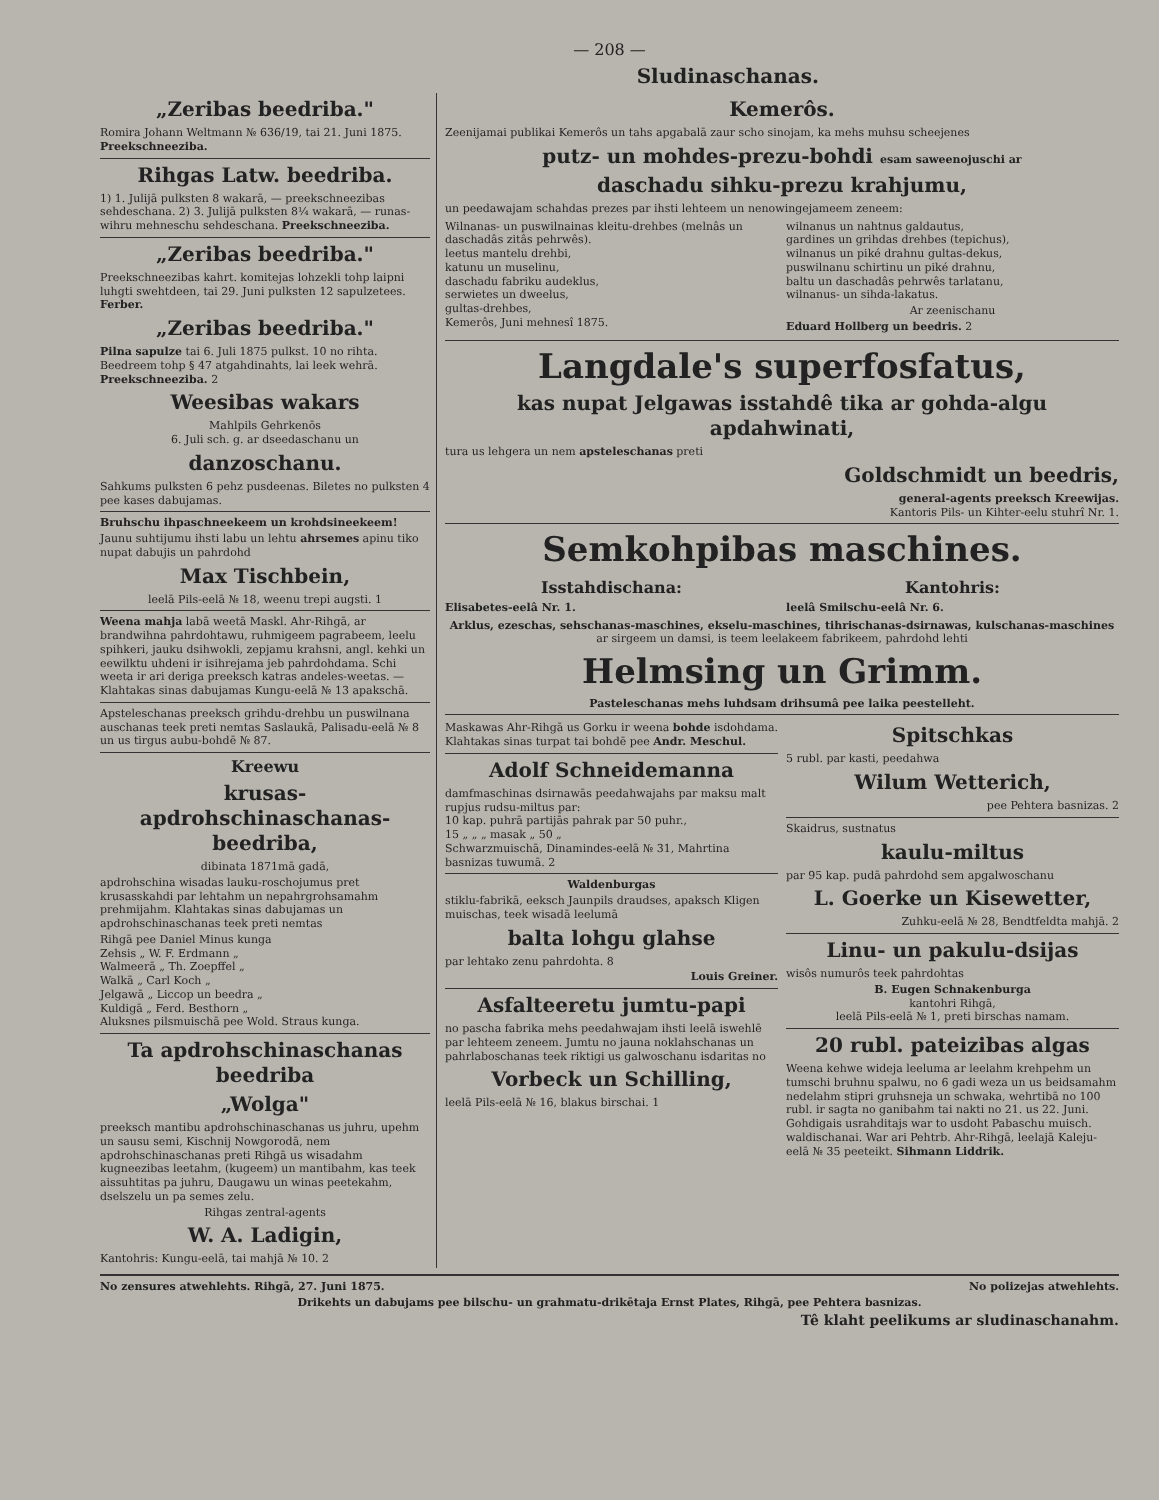— 208 —
Sludinaschanas.
„Zeribas beedriba."
Romira Johann Weltmann № 636/19, tai 21. Juni 1875. Preekschneeziba.
Rihgas Latw. beedriba.
1) 1. Julijā pulksten 8 wakarā, — preekschneezibas sehdeschana. 2) 3. Julijā pulksten 8¼ wakarā, — runas-wihru mehneschu sehdeschana. Preekschneeziba.
„Zeribas beedriba."
Preekschneezibas kahrt. komitejas lohzekli tohp laipni luhgti swehtdeen, tai 29. Juni pulksten 12 sapulzetees. Ferber.
„Zeribas beedriba."
Pilna sapulze tai 6. Juli 1875 pulkst. 10 no rihta. Beedreem tohp § 47 atgahdinahts, lai leek wehrā. Preekschneeziba. 2
Weesibas wakars
Mahlpils Gehrkenōs
6. Juli sch. g. ar dseedaschanu un
danzoschanu.
Sahkums pulksten 6 pehz pusdeenas. Biletes no pulksten 4 pee kases dabujamas.
Bruhschu ihpaschneekeem un krohdsineekeem!
Jaunu suhtijumu ihsti labu un lehtu ahrsemes apinu tiko nupat dabujis un pahrdohd
Max Tischbein,
leelā Pils-eelā № 18, weenu trepi augsti. 1
Weena mahja labā weetā Maskl. Ahr-Rihgā, ar brandwihna pahrdohtawu, ruhmigeem pagrabeem, leelu spihkeri, jauku dsihwokli, zepjamu krahsni, angl. kehki un eewilktu uhdeni ir isihrejama jeb pahrdohdama. Schi weeta ir ari deriga preeksch katras andeles-weetas. — Klahtakas sinas dabujamas Kungu-eelā № 13 apakschā.
Apsteleschanas preeksch grihdu-drehbu un puswilnana auschanas teek preti nemtas Saslaukā, Palisadu-eelā № 8 un us tirgus aubu-bohdē № 87.
Kreewu
krusas-apdrohschinaschanas-beedriba,
dibinata 1871mā gadā,
apdrohschina wisadas lauku-roschojumus pret krusasskahdi par lehtahm un nepahrgrohsamahm prehmijahm. Klahtakas sinas dabujamas un apdrohschinaschanas teek preti nemtas
Rihgā pee Daniel Minus kunga
Zehsis „ W. F. Erdmann „
Walmeerā „ Th. Zoepffel „
Walkā „ Carl Koch „
Jelgawā „ Liccop un beedra „
Kuldigā „ Ferd. Besthorn „
Aluksnes pilsmuischā pee Wold. Straus kunga.
Ta apdrohschinaschanas beedriba
„Wolga"
preeksch mantibu apdrohschinaschanas us juhru, upehm un sausu semi, Kischnij Nowgorodā, nem apdrohschinaschanas preti Rihgā us wisadahm kugneezibas leetahm, (kugeem) un mantibahm, kas teek aissuhtitas pa juhru, Daugawu un winas peetekahm, dselszelu un pa semes zelu.
Rihgas zentral-agents
W. A. Ladigin,
Kantohris: Kungu-eelā, tai mahjā № 10. 2
Kemerôs.
Zeenijamai publikai Kemerôs un tahs apgabalā zaur scho sinojam, ka mehs muhsu scheejenes
putz- un mohdes-prezu-bohdi esam saweenojuschi ar
daschadu sihku-prezu krahjumu,
un peedawajam schahdas prezes par ihsti lehteem un nenowingejameem zeneem:
Wilnanas- un puswilnainas kleitu-drehbes (melnâs un daschadâs zitâs pehrwês).
leetus mantelu drehbi,
katunu un muselinu,
daschadu fabriku audeklus,
serwietes un dweelus,
gultas-drehbes,
Kemerôs, Juni mehnesî 1875.
wilnanus un nahtnus galdautus,
gardines un grihdas drehbes (tepichus),
wilnanus un piké drahnu gultas-dekus,
puswilnanu schirtinu un piké drahnu,
baltu un daschadâs pehrwês tarlatanu,
wilnanus- un sihda-lakatus.
Ar zeenischanu
Eduard Hollberg un beedris. 2
Langdale's superfosfatus,
kas nupat Jelgawas isstahdê tika ar gohda-algu apdahwinati,
tura us lehgera un nem apsteleschanas preti
Goldschmidt un beedris,
general-agents preeksch Kreewijas.
Kantoris Pils- un Kihter-eelu stuhrî Nr. 1.
Semkohpibas maschines.
Isstahdischana:
Elisabetes-eelâ Nr. 1.
Kantohris:
leelâ Smilschu-eelâ Nr. 6.
Arklus, ezeschas, sehschanas-maschines, ekselu-maschines, tihrischanas-dsirnawas, kulschanas-maschines ar sirgeem un damsi, is teem leelakeem fabrikeem, pahrdohd lehti
Helmsing un Grimm.
Pasteleschanas mehs luhdsam drihsumâ pee laika peestelleht.
Maskawas Ahr-Rihgā us Gorku ir weena bohde isdohdama. Klahtakas sinas turpat tai bohdē pee Andr. Meschul.
Adolf Schneidemanna
damfmaschinas dsirnawās peedahwajahs par maksu malt rupjus rudsu-miltus par:
10 kap. puhrā partijās pahrak par 50 puhr.,
15 „ „ „ masak „ 50 „
Schwarzmuischā, Dinamindes-eelā № 31, Mahrtina basnizas tuwumā. 2
Waldenburgas
stiklu-fabrikā, eeksch Jaunpils draudses, apaksch Kligen muischas, teek wisadā leelumā
balta lohgu glahse
par lehtako zenu pahrdohta. 8
Louis Greiner.
Asfalteeretu jumtu-papi
no pascha fabrika mehs peedahwajam ihsti leelā iswehlē par lehteem zeneem. Jumtu no jauna noklahschanas un pahrlaboschanas teek riktigi us galwoschanu isdaritas no
Vorbeck un Schilling,
leelā Pils-eelā № 16, blakus birschai. 1
Spitschkas
5 rubl. par kasti, peedahwa
Wilum Wetterich,
pee Pehtera basnizas. 2
Skaidrus, sustnatus
kaulu-miltus
par 95 kap. pudā pahrdohd sem apgalwoschanu
L. Goerke un Kisewetter,
Zuhku-eelā № 28, Bendtfeldta mahjā. 2
Linu- un pakulu-dsijas
wisôs numurôs teek pahrdohtas
B. Eugen Schnakenburga
kantohri Rihgā,
leelā Pils-eelā № 1, preti birschas namam.
20 rubl. pateizibas algas
Weena kehwe wideja leeluma ar leelahm krehpehm un tumschi bruhnu spalwu, no 6 gadi weza un us beidsamahm nedelahm stipri gruhsneja un schwaka, wehrtibā no 100 rubl. ir sagta no ganibahm tai nakti no 21. us 22. Juni. Gohdigais usrahditajs war to usdoht Pabaschu muisch. waldischanai. War ari Pehtrb. Ahr-Rihgā, leelajā Kaleju-eelā № 35 peeteikt. Sihmann Liddrik.
No zensures atwehlehts. Rihgā, 27. Juni 1875. No polizejas atwehlehts.
Drikehts un dabujams pee bilschu- un grahmatu-drikētaja Ernst Plates, Rihgā, pee Pehtera basnizas.
Tê klaht peelikums ar sludinaschanahm.